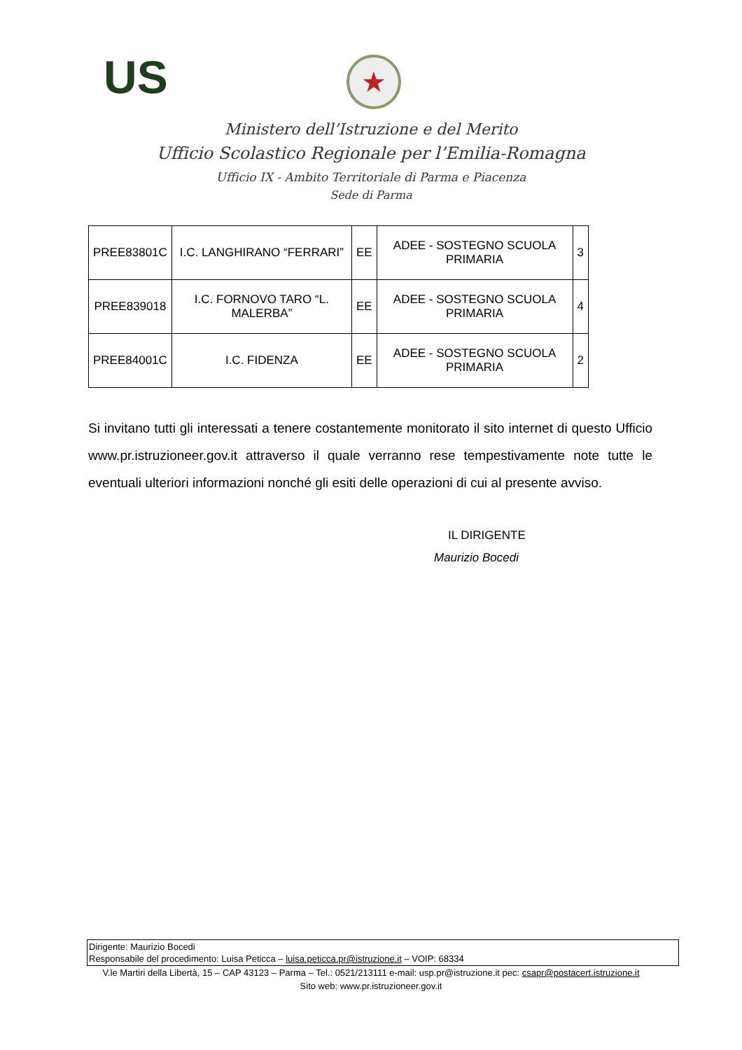US ★
Ministero dell’Istruzione e del Merito
Ufficio Scolastico Regionale per l’Emilia-Romagna
Ufficio IX - Ambito Territoriale di Parma e Piacenza
Sede di Parma
| PREE83801C | I.C. LANGHIRANO “FERRARI” | EE | ADEE - SOSTEGNO SCUOLA PRIMARIA | 3 |
| PREE839018 | I.C. FORNOVO TARO “L. MALERBA” | EE | ADEE - SOSTEGNO SCUOLA PRIMARIA | 4 |
| PREE84001C | I.C. FIDENZA | EE | ADEE - SOSTEGNO SCUOLA PRIMARIA | 2 |
Si invitano tutti gli interessati a tenere costantemente monitorato il sito internet di questo Ufficio www.pr.istruzioneer.gov.it attraverso il quale verranno rese tempestivamente note tutte le eventuali ulteriori informazioni nonché gli esiti delle operazioni di cui al presente avviso.
IL DIRIGENTE
Maurizio Bocedi
Dirigente: Maurizio Bocedi
Responsabile del procedimento: Luisa Peticca – luisa.peticca.pr@istruzione.it – VOIP: 68334
V.le Martiri della Libertà, 15 – CAP 43123 – Parma – Tel.: 0521/213111 e-mail: usp.pr@istruzione.it pec: csapr@postacert.istruzione.it
Sito web: www.pr.istruzioneer.gov.it